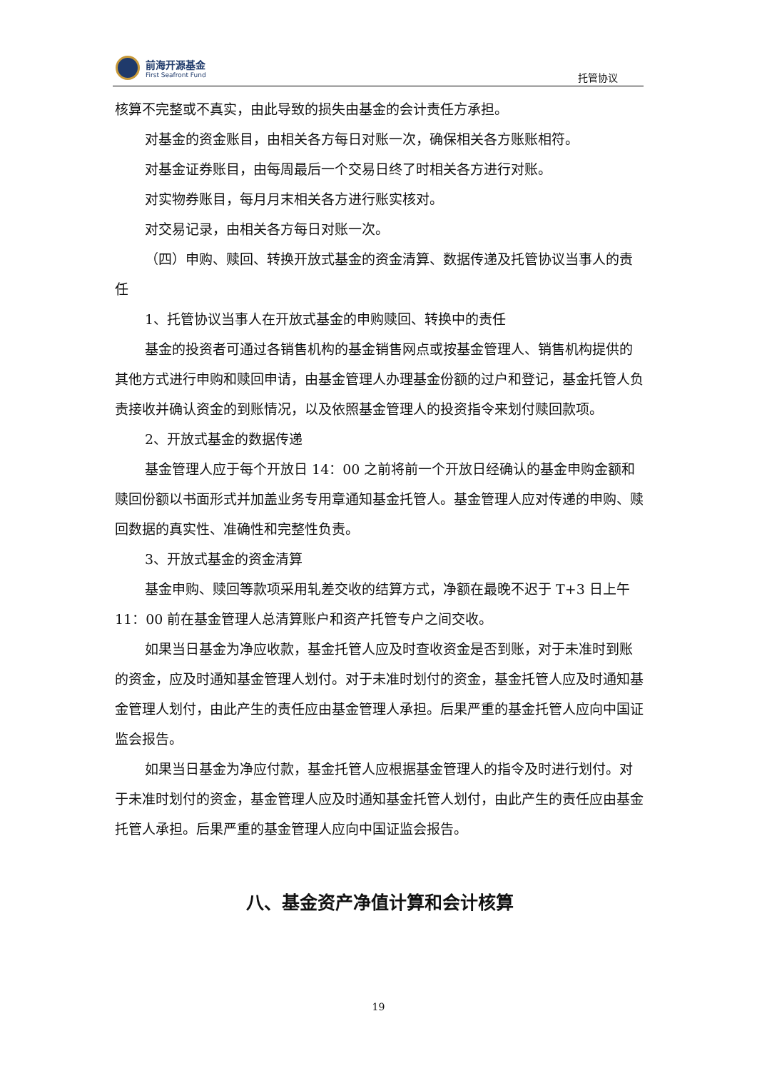前海开源基金
First Seafront Fund
托管协议
核算不完整或不真实，由此导致的损失由基金的会计责任方承担。
对基金的资金账目，由相关各方每日对账一次，确保相关各方账账相符。
对基金证券账目，由每周最后一个交易日终了时相关各方进行对账。
对实物券账目，每月月末相关各方进行账实核对。
对交易记录，由相关各方每日对账一次。
（四）申购、赎回、转换开放式基金的资金清算、数据传递及托管协议当事人的责任
1、托管协议当事人在开放式基金的申购赎回、转换中的责任
基金的投资者可通过各销售机构的基金销售网点或按基金管理人、销售机构提供的其他方式进行申购和赎回申请，由基金管理人办理基金份额的过户和登记，基金托管人负责接收并确认资金的到账情况，以及依照基金管理人的投资指令来划付赎回款项。
2、开放式基金的数据传递
基金管理人应于每个开放日 14：00 之前将前一个开放日经确认的基金申购金额和赎回份额以书面形式并加盖业务专用章通知基金托管人。基金管理人应对传递的申购、赎回数据的真实性、准确性和完整性负责。
3、开放式基金的资金清算
基金申购、赎回等款项采用轧差交收的结算方式，净额在最晚不迟于 T+3 日上午 11：00 前在基金管理人总清算账户和资产托管专户之间交收。
如果当日基金为净应收款，基金托管人应及时查收资金是否到账，对于未准时到账的资金，应及时通知基金管理人划付。对于未准时划付的资金，基金托管人应及时通知基金管理人划付，由此产生的责任应由基金管理人承担。后果严重的基金托管人应向中国证监会报告。
如果当日基金为净应付款，基金托管人应根据基金管理人的指令及时进行划付。对于未准时划付的资金，基金管理人应及时通知基金托管人划付，由此产生的责任应由基金托管人承担。后果严重的基金管理人应向中国证监会报告。
八、基金资产净值计算和会计核算
19